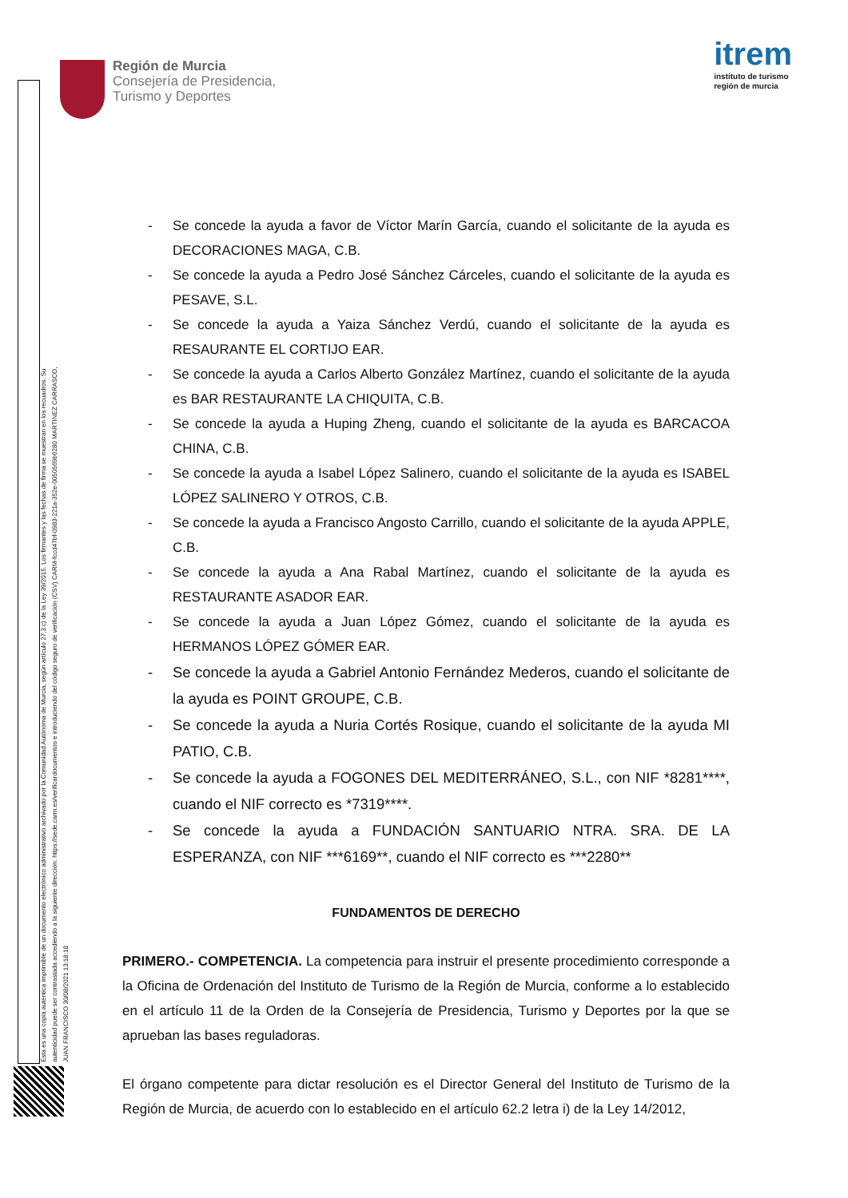Región de Murcia
Consejería de Presidencia,
Turismo y Deportes
itrem
instituto de turismo
región de murcia
Esta es una copia auténtica imprimible de un documento electrónico administrativo archivado por la Comunidad Autónoma de Murcia, según artículo 27.3.c) de la Ley 39/2015. Los firmantes y las fechas de firma se muestran en los recuadros. Su autenticidad puede ser contrastada accediendo a la siguiente dirección: https://sede.carm.es/verificardocumentos e introduciendo del código seguro de verificación (CSV) CARM-fccd47bf-0983-221a-352e-0050569b6280 MARTINEZ CARRASCO, JUAN FRANCISCO 30/08/2021 13:18:18
- Se concede la ayuda a favor de Víctor Marín García, cuando el solicitante de la ayuda es DECORACIONES MAGA, C.B.
- Se concede la ayuda a Pedro José Sánchez Cárceles, cuando el solicitante de la ayuda es PESAVE, S.L.
- Se concede la ayuda a Yaiza Sánchez Verdú, cuando el solicitante de la ayuda es RESAURANTE EL CORTIJO EAR.
- Se concede la ayuda a Carlos Alberto González Martínez, cuando el solicitante de la ayuda es BAR RESTAURANTE LA CHIQUITA, C.B.
- Se concede la ayuda a Huping Zheng, cuando el solicitante de la ayuda es BARCACOA CHINA, C.B.
- Se concede la ayuda a Isabel López Salinero, cuando el solicitante de la ayuda es ISABEL LÓPEZ SALINERO Y OTROS, C.B.
- Se concede la ayuda a Francisco Angosto Carrillo, cuando el solicitante de la ayuda APPLE, C.B.
- Se concede la ayuda a Ana Rabal Martínez, cuando el solicitante de la ayuda es RESTAURANTE ASADOR EAR.
- Se concede la ayuda a Juan López Gómez, cuando el solicitante de la ayuda es HERMANOS LÓPEZ GÓMER EAR.
- Se concede la ayuda a Gabriel Antonio Fernández Mederos, cuando el solicitante de la ayuda es POINT GROUPE, C.B.
- Se concede la ayuda a Nuria Cortés Rosique, cuando el solicitante de la ayuda MI PATIO, C.B.
- Se concede la ayuda a FOGONES DEL MEDITERRÁNEO, S.L., con NIF *8281****, cuando el NIF correcto es *7319****.
- Se concede la ayuda a FUNDACIÓN SANTUARIO NTRA. SRA. DE LA ESPERANZA, con NIF ***6169**, cuando el NIF correcto es ***2280**
FUNDAMENTOS DE DERECHO
PRIMERO.- COMPETENCIA. La competencia para instruir el presente procedimiento corresponde a la Oficina de Ordenación del Instituto de Turismo de la Región de Murcia, conforme a lo establecido en el artículo 11 de la Orden de la Consejería de Presidencia, Turismo y Deportes por la que se aprueban las bases reguladoras.
El órgano competente para dictar resolución es el Director General del Instituto de Turismo de la Región de Murcia, de acuerdo con lo establecido en el artículo 62.2 letra i) de la Ley 14/2012,